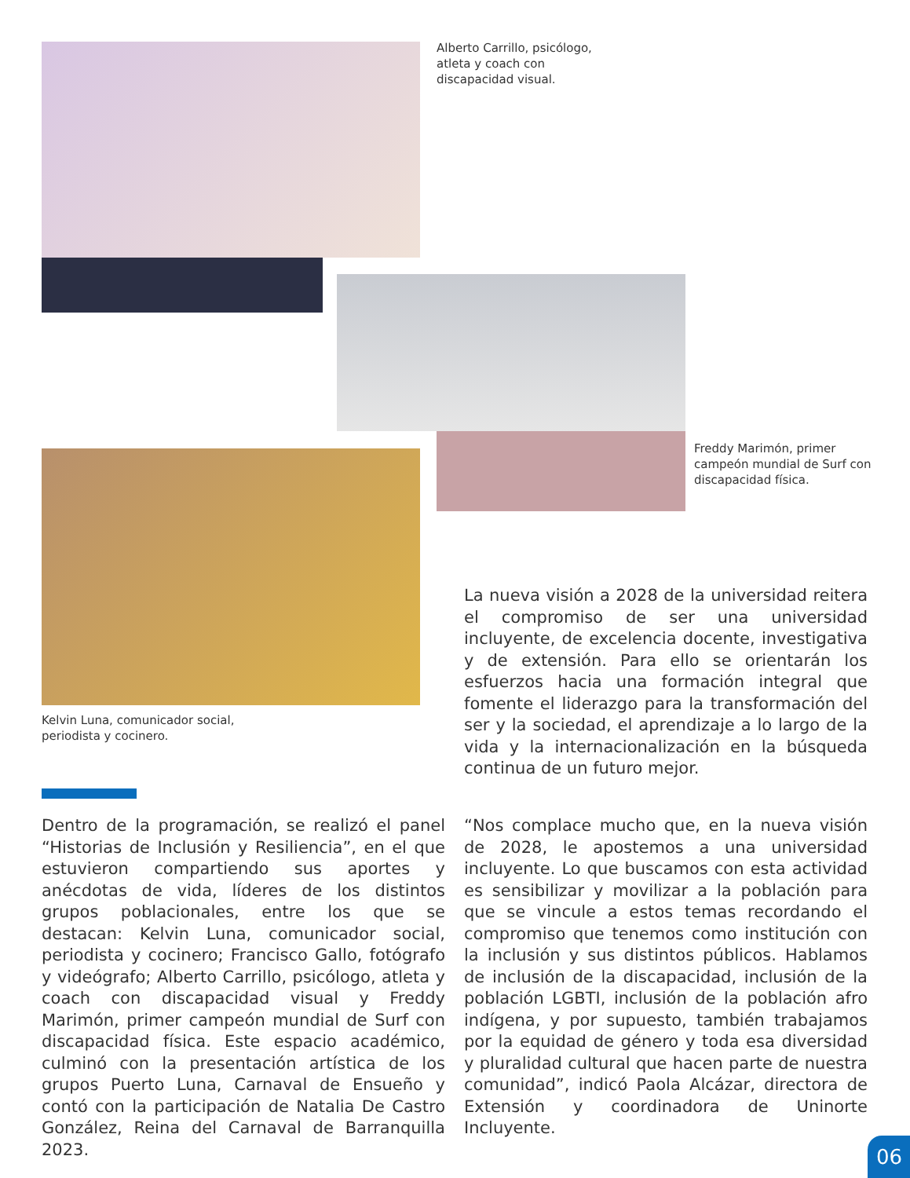Alberto Carrillo, psicólogo, atleta y coach con discapacidad visual.
Freddy Marimón, primer campeón mundial de Surf con discapacidad física.
Kelvin Luna, comunicador social, periodista y cocinero.
La nueva visión a 2028 de la universidad reitera el compromiso de ser una universidad incluyente, de excelencia docente, investigativa y de extensión. Para ello se orientarán los esfuerzos hacia una formación integral que fomente el liderazgo para la transformación del ser y la sociedad, el aprendizaje a lo largo de la vida y la internacionalización en la búsqueda continua de un futuro mejor.
Dentro de la programación, se realizó el panel “Historias de Inclusión y Resiliencia”, en el que estuvieron compartiendo sus aportes y anécdotas de vida, líderes de los distintos grupos poblacionales, entre los que se destacan: Kelvin Luna, comunicador social, periodista y cocinero; Francisco Gallo, fotógrafo y videógrafo; Alberto Carrillo, psicólogo, atleta y coach con discapacidad visual y Freddy Marimón, primer campeón mundial de Surf con discapacidad física. Este espacio académico, culminó con la presentación artística de los grupos Puerto Luna, Carnaval de Ensueño y contó con la participación de Natalia De Castro González, Reina del Carnaval de Barranquilla 2023.
“Nos complace mucho que, en la nueva visión de 2028, le apostemos a una universidad incluyente. Lo que buscamos con esta actividad es sensibilizar y movilizar a la población para que se vincule a estos temas recordando el compromiso que tenemos como institución con la inclusión y sus distintos públicos. Hablamos de inclusión de la discapacidad, inclusión de la población LGBTI, inclusión de la población afro indígena, y por supuesto, también trabajamos por la equidad de género y toda esa diversidad y pluralidad cultural que hacen parte de nuestra comunidad”, indicó Paola Alcázar, directora de Extensión y coordinadora de Uninorte Incluyente.
06